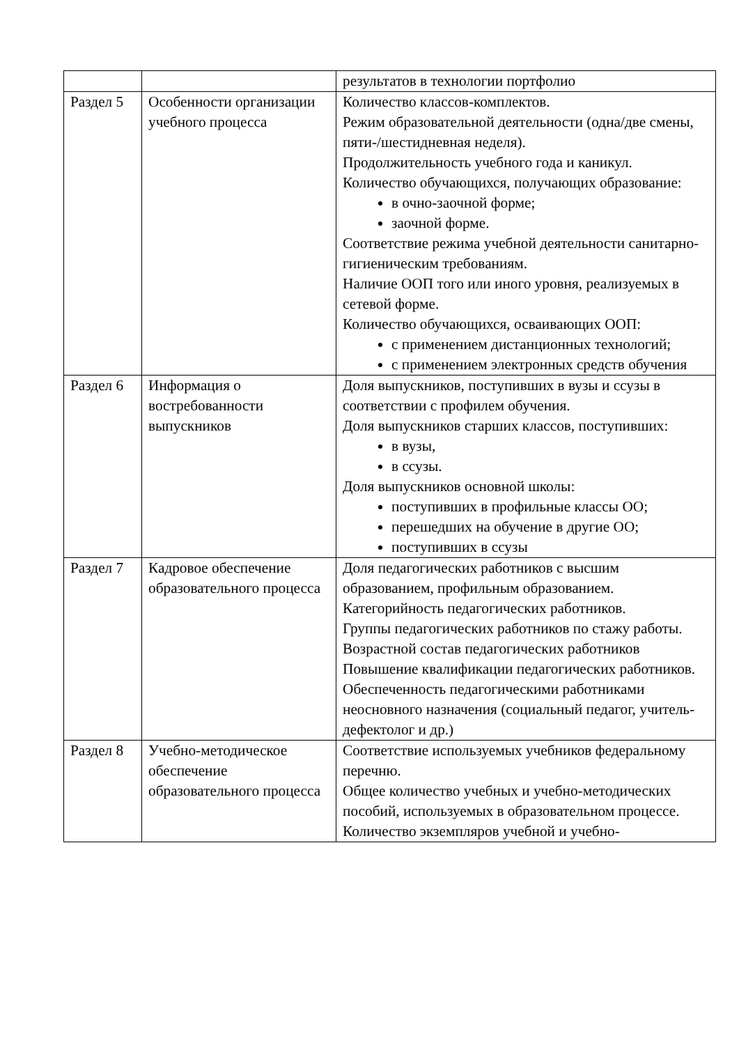| | | результатов в технологии портфолио |
| Раздел 5 | Особенности организации учебного процесса | Количество классов-комплектов. Режим образовательной деятельности (одна/две смены, пяти-/шестидневная неделя). Продолжительность учебного года и каникул. Количество обучающихся, получающих образование: в очно-заочной форме; заочной форме. Соответствие режима учебной деятельности санитарно-гигиеническим требованиям. Наличие ООП того или иного уровня, реализуемых в сетевой форме. Количество обучающихся, осваивающих ООП: с применением дистанционных технологий; с применением электронных средств обучения |
| Раздел 6 | Информация о востребованности выпускников | Доля выпускников, поступивших в вузы и ссузы в соответствии с профилем обучения. Доля выпускников старших классов, поступивших: в вузы, в ссузы. Доля выпускников основной школы: поступивших в профильные классы ОО; перешедших на обучение в другие ОО; поступивших в ссузы |
| Раздел 7 | Кадровое обеспечение образовательного процесса | Доля педагогических работников с высшим образованием, профильным образованием. Категорийность педагогических работников. Группы педагогических работников по стажу работы. Возрастной состав педагогических работников Повышение квалификации педагогических работников. Обеспеченность педагогическими работниками неосновного назначения (социальный педагог, учитель-дефектолог и др.) |
| Раздел 8 | Учебно-методическое обеспечение образовательного процесса | Соответствие используемых учебников федеральному перечню. Общее количество учебных и учебно-методических пособий, используемых в образовательном процессе. Количество экземпляров учебной и учебно- |